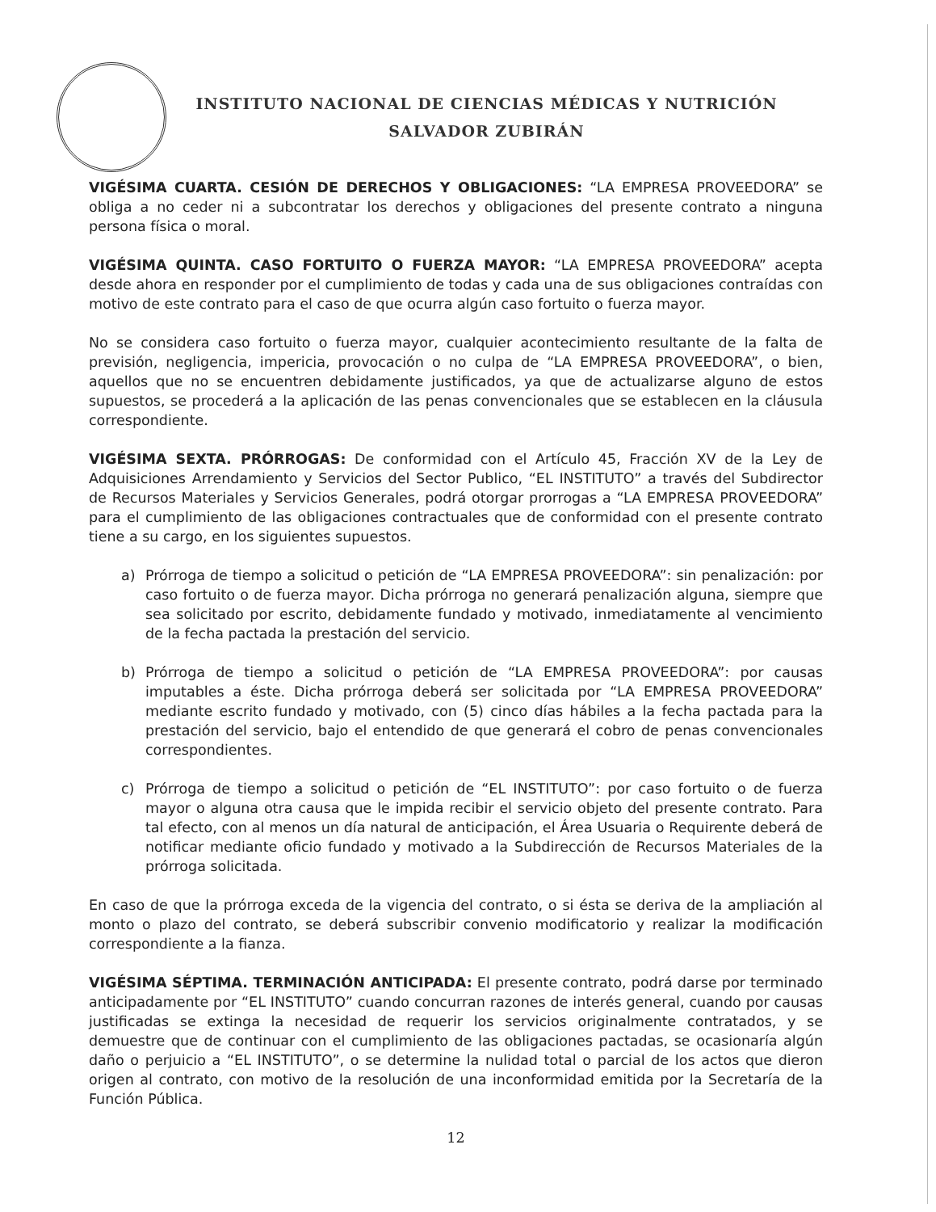INSTITUTO NACIONAL DE CIENCIAS MÉDICAS Y NUTRICIÓN
SALVADOR ZUBIRÁN
VIGÉSIMA CUARTA. CESIÓN DE DERECHOS Y OBLIGACIONES: “LA EMPRESA PROVEEDORA” se obliga a no ceder ni a subcontratar los derechos y obligaciones del presente contrato a ninguna persona física o moral.
VIGÉSIMA QUINTA. CASO FORTUITO O FUERZA MAYOR: “LA EMPRESA PROVEEDORA” acepta desde ahora en responder por el cumplimiento de todas y cada una de sus obligaciones contraídas con motivo de este contrato para el caso de que ocurra algún caso fortuito o fuerza mayor.
No se considera caso fortuito o fuerza mayor, cualquier acontecimiento resultante de la falta de previsión, negligencia, impericia, provocación o no culpa de “LA EMPRESA PROVEEDORA”, o bien, aquellos que no se encuentren debidamente justificados, ya que de actualizarse alguno de estos supuestos, se procederá a la aplicación de las penas convencionales que se establecen en la cláusula correspondiente.
VIGÉSIMA SEXTA. PRÓRROGAS: De conformidad con el Artículo 45, Fracción XV de la Ley de Adquisiciones Arrendamiento y Servicios del Sector Publico, “EL INSTITUTO” a través del Subdirector de Recursos Materiales y Servicios Generales, podrá otorgar prorrogas a “LA EMPRESA PROVEEDORA” para el cumplimiento de las obligaciones contractuales que de conformidad con el presente contrato tiene a su cargo, en los siguientes supuestos.
a) Prórroga de tiempo a solicitud o petición de “LA EMPRESA PROVEEDORA”: sin penalización: por caso fortuito o de fuerza mayor. Dicha prórroga no generará penalización alguna, siempre que sea solicitado por escrito, debidamente fundado y motivado, inmediatamente al vencimiento de la fecha pactada la prestación del servicio.
b) Prórroga de tiempo a solicitud o petición de “LA EMPRESA PROVEEDORA”: por causas imputables a éste. Dicha prórroga deberá ser solicitada por “LA EMPRESA PROVEEDORA” mediante escrito fundado y motivado, con (5) cinco días hábiles a la fecha pactada para la prestación del servicio, bajo el entendido de que generará el cobro de penas convencionales correspondientes.
c) Prórroga de tiempo a solicitud o petición de “EL INSTITUTO”: por caso fortuito o de fuerza mayor o alguna otra causa que le impida recibir el servicio objeto del presente contrato. Para tal efecto, con al menos un día natural de anticipación, el Área Usuaria o Requirente deberá de notificar mediante oficio fundado y motivado a la Subdirección de Recursos Materiales de la prórroga solicitada.
En caso de que la prórroga exceda de la vigencia del contrato, o si ésta se deriva de la ampliación al monto o plazo del contrato, se deberá subscribir convenio modificatorio y realizar la modificación correspondiente a la fianza.
VIGÉSIMA SÉPTIMA. TERMINACIÓN ANTICIPADA: El presente contrato, podrá darse por terminado anticipadamente por “EL INSTITUTO” cuando concurran razones de interés general, cuando por causas justificadas se extinga la necesidad de requerir los servicios originalmente contratados, y se demuestre que de continuar con el cumplimiento de las obligaciones pactadas, se ocasionaría algún daño o perjuicio a “EL INSTITUTO”, o se determine la nulidad total o parcial de los actos que dieron origen al contrato, con motivo de la resolución de una inconformidad emitida por la Secretaría de la Función Pública.
12